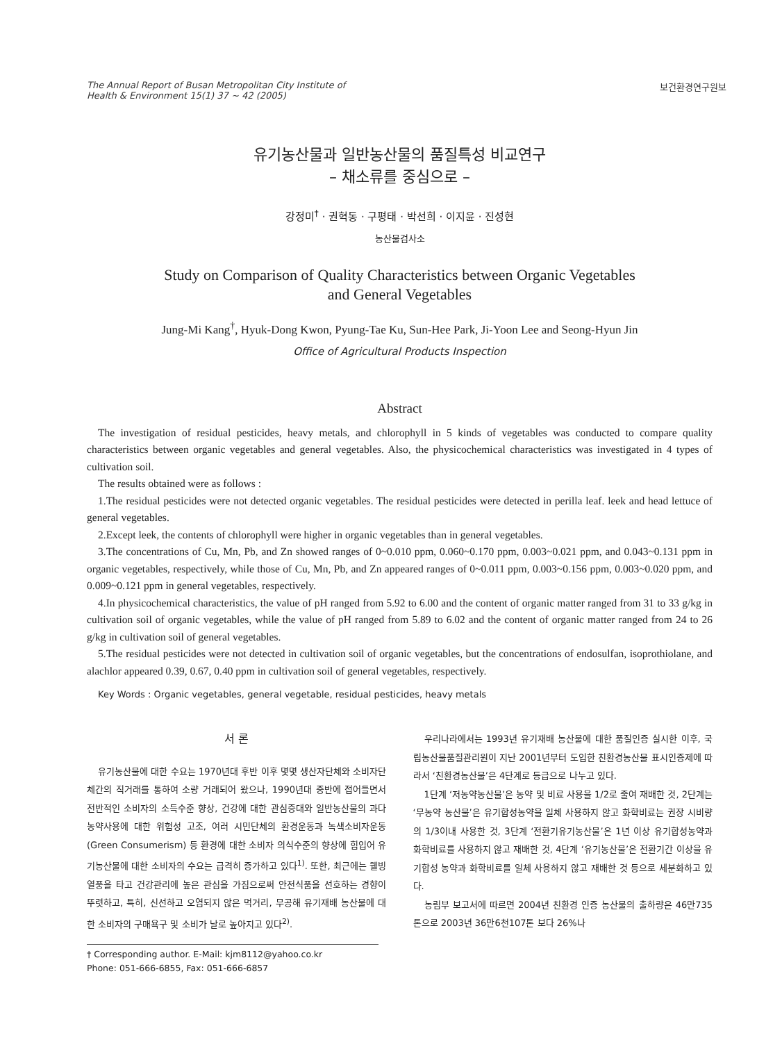The Annual Report of Busan Metropolitan City Institute of
Health & Environment 15(1) 37 ~ 42 (2005)
보건환경연구원보
유기농산물과 일반농산물의 품질특성 비교연구
– 채소류를 중심으로 –
강정미<sup>†</sup> · 권혁동 · 구평태 · 박선희 · 이지윤 · 진성현
농산물검사소
Study on Comparison of Quality Characteristics between Organic Vegetables
and General Vegetables
Jung-Mi Kang<sup>†</sup>, Hyuk-Dong Kwon, Pyung-Tae Ku, Sun-Hee Park, Ji-Yoon Lee and Seong-Hyun Jin
Office of Agricultural Products Inspection
Abstract
The investigation of residual pesticides, heavy metals, and chlorophyll in 5 kinds of vegetables was conducted to compare quality characteristics between organic vegetables and general vegetables. Also, the physicochemical characteristics was investigated in 4 types of cultivation soil.
The results obtained were as follows :
1.The residual pesticides were not detected organic vegetables. The residual pesticides were detected in perilla leaf. leek and head lettuce of general vegetables.
2.Except leek, the contents of chlorophyll were higher in organic vegetables than in general vegetables.
3.The concentrations of Cu, Mn, Pb, and Zn showed ranges of 0~0.010 ppm, 0.060~0.170 ppm, 0.003~0.021 ppm, and 0.043~0.131 ppm in organic vegetables, respectively, while those of Cu, Mn, Pb, and Zn appeared ranges of 0~0.011 ppm, 0.003~0.156 ppm, 0.003~0.020 ppm, and 0.009~0.121 ppm in general vegetables, respectively.
4.In physicochemical characteristics, the value of pH ranged from 5.92 to 6.00 and the content of organic matter ranged from 31 to 33 g/kg in cultivation soil of organic vegetables, while the value of pH ranged from 5.89 to 6.02 and the content of organic matter ranged from 24 to 26 g/kg in cultivation soil of general vegetables.
5.The residual pesticides were not detected in cultivation soil of organic vegetables, but the concentrations of endosulfan, isoprothiolane, and alachlor appeared 0.39, 0.67, 0.40 ppm in cultivation soil of general vegetables, respectively.
Key Words : Organic vegetables, general vegetable, residual pesticides, heavy metals
서 론
유기농산물에 대한 수요는 1970년대 후반 이후 몇몇 생산자단체와 소비자단체간의 직거래를 통하여 소량 거래되어 왔으나, 1990년대 중반에 접어들면서 전반적인 소비자의 소득수준 향상, 건강에 대한 관심증대와 일반농산물의 과다농약사용에 대한 위험성 고조, 여러 시민단체의 환경운동과 녹색소비자운동(Green Consumerism) 등 환경에 대한 소비자 의식수준의 향상에 힘입어 유기농산물에 대한 소비자의 수요는 급격히 증가하고 있다<sup>1)</sup>. 또한, 최근에는 웰빙 열풍을 타고 건강관리에 높은 관심을 가짐으로써 안전식품을 선호하는 경향이 뚜렷하고, 특히, 신선하고 오염되지 않은 먹거리, 무공해 유기재배 농산물에 대한 소비자의 구매욕구 및 소비가 날로 높아지고 있다<sup>2)</sup>.
† Corresponding author. E-Mail: kjm8112@yahoo.co.kr
Phone: 051-666-6855, Fax: 051-666-6857
우리나라에서는 1993년 유기재배 농산물에 대한 품질인증 실시한 이후, 국립농산물품질관리원이 지난 2001년부터 도입한 친환경농산물 표시인증제에 따라서 ‘친환경농산물’은 4단계로 등급으로 나누고 있다.
1단계 ‘저농약농산물’은 농약 및 비료 사용을 1/2로 줄여 재배한 것, 2단계는 ‘무농약 농산물’은 유기합성농약을 일체 사용하지 않고 화학비료는 권장 시비량의 1/3이내 사용한 것, 3단계 ‘전환기유기농산물’은 1년 이상 유기합성농약과 화학비료를 사용하지 않고 재배한 것, 4단계 ‘유기농산물’은 전환기간 이상을 유기합성 농약과 화학비료를 일체 사용하지 않고 재배한 것 등으로 세분화하고 있다.
농림부 보고서에 따르면 2004년 친환경 인증 농산물의 출하량은 46만735톤으로 2003년 36만6천107톤 보다 26%나